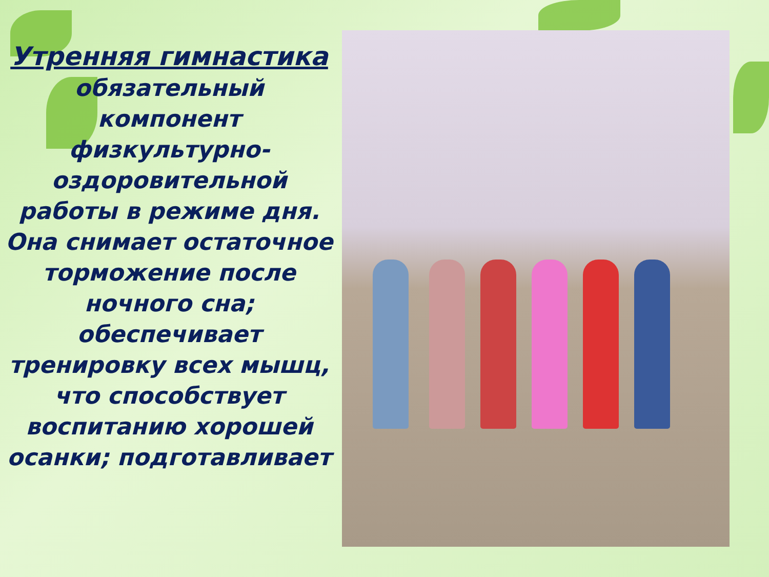Утренняя гимнастика
обязательный компонент физкультурно-оздоровительной работы в режиме дня. Она снимает остаточное торможение после ночного сна; обеспечивает тренировку всех мышц, что способствует воспитанию хорошей осанки; подготавливает